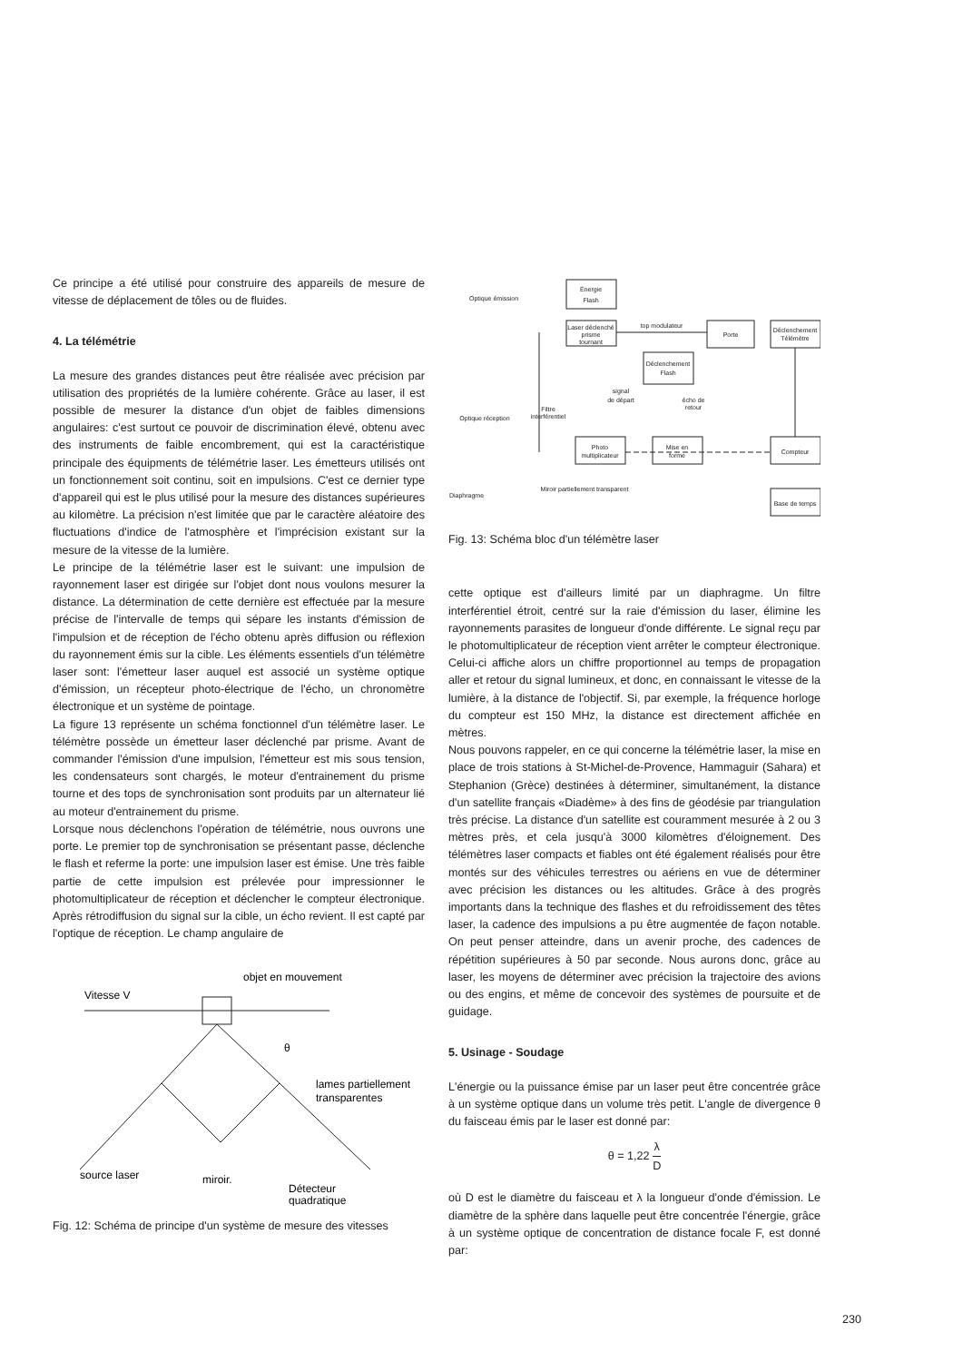Ce principe a été utilisé pour construire des appareils de mesure de vitesse de déplacement de tôles ou de fluides.
4. La télémétrie
La mesure des grandes distances peut être réalisée avec précision par utilisation des propriétés de la lumière cohérente. Grâce au laser, il est possible de mesurer la distance d'un objet de faibles dimensions angulaires: c'est surtout ce pouvoir de discrimination élevé, obtenu avec des instruments de faible encombrement, qui est la caractéristique principale des équipments de télémétrie laser. Les émetteurs utilisés ont un fonctionnement soit continu, soit en impulsions. C'est ce dernier type d'appareil qui est le plus utilisé pour la mesure des distances supérieures au kilomètre. La précision n'est limitée que par le caractère aléatoire des fluctuations d'indice de l'atmosphère et l'imprécision existant sur la mesure de la vitesse de la lumière.
Le principe de la télémétrie laser est le suivant: une impulsion de rayonnement laser est dirigée sur l'objet dont nous voulons mesurer la distance. La détermination de cette dernière est effectuée par la mesure précise de l'intervalle de temps qui sépare les instants d'émission de l'impulsion et de réception de l'écho obtenu après diffusion ou réflexion du rayonnement émis sur la cible. Les éléments essentiels d'un télémètre laser sont: l'émetteur laser auquel est associé un système optique d'émission, un récepteur photo-électrique de l'écho, un chronomètre électronique et un système de pointage.
La figure 13 représente un schéma fonctionnel d'un télémètre laser. Le télémètre possède un émetteur laser déclenché par prisme. Avant de commander l'émission d'une impulsion, l'émetteur est mis sous tension, les condensateurs sont chargés, le moteur d'entrainement du prisme tourne et des tops de synchronisation sont produits par un alternateur lié au moteur d'entrainement du prisme.
Lorsque nous déclenchons l'opération de télémétrie, nous ouvrons une porte. Le premier top de synchronisation se présentant passe, déclenche le flash et referme la porte: une impulsion laser est émise. Une très faible partie de cette impulsion est prélevée pour impressionner le photomultiplicateur de réception et déclencher le compteur électronique. Après rétrodiffusion du signal sur la cible, un écho revient. Il est capté par l'optique de réception. Le champ angulaire de
objet en mouvement
Vitesse V
θ
lames partiellement
transparentes
source laser
miroir.
Détecteur
quadratique
Fig. 12: Schéma de principe d'un système de mesure des vitesses
Énergie
Flash
Optique émission
Laser déclenché
prisme
tournant
top modulateur
Porte
Déclenchement
Télémètre
Déclenchement
Flash
signal
de départ
écho de
retour
Filtre
interférentiel
Optique réception
Photo
multiplicateur
Mise en
forme
Compteur
Diaphragme
Miroir partiellement transparent
Base de temps
Fig. 13: Schéma bloc d'un télémètre laser
cette optique est d'ailleurs limité par un diaphragme. Un filtre interférentiel étroit, centré sur la raie d'émission du laser, élimine les rayonnements parasites de longueur d'onde différente. Le signal reçu par le photomultiplicateur de réception vient arrêter le compteur électronique. Celui-ci affiche alors un chiffre proportionnel au temps de propagation aller et retour du signal lumineux, et donc, en connaissant le vitesse de la lumière, à la distance de l'objectif. Si, par exemple, la fréquence horloge du compteur est 150 MHz, la distance est directement affichée en mètres.
Nous pouvons rappeler, en ce qui concerne la télémétrie laser, la mise en place de trois stations à St-Michel-de-Provence, Hammaguir (Sahara) et Stephanion (Grèce) destinées à déterminer, simultanément, la distance d'un satellite français «Diadème» à des fins de géodésie par triangulation très précise. La distance d'un satellite est couramment mesurée à 2 ou 3 mètres près, et cela jusqu'à 3000 kilomètres d'éloignement. Des télémètres laser compacts et fiables ont été également réalisés pour être montés sur des véhicules terrestres ou aériens en vue de déterminer avec précision les distances ou les altitudes. Grâce à des progrès importants dans la technique des flashes et du refroidissement des têtes laser, la cadence des impulsions a pu être augmentée de façon notable. On peut penser atteindre, dans un avenir proche, des cadences de répétition supérieures à 50 par seconde. Nous aurons donc, grâce au laser, les moyens de déterminer avec précision la trajectoire des avions ou des engins, et même de concevoir des systèmes de poursuite et de guidage.
5. Usinage - Soudage
L'énergie ou la puissance émise par un laser peut être concentrée grâce à un système optique dans un volume très petit. L'angle de divergence θ du faisceau émis par le laser est donné par:
θ = 1,22 λ D
où D est le diamètre du faisceau et λ la longueur d'onde d'émission. Le diamètre de la sphère dans laquelle peut être concentrée l'énergie, grâce à un système optique de concentration de distance focale F, est donné par:
230